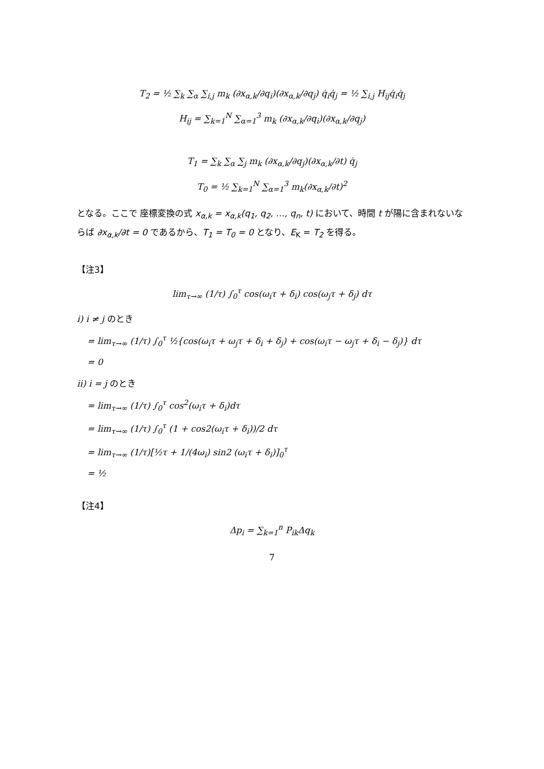T<sub>2</sub> = ½ ∑<sub>k</sub> ∑<sub>α</sub> ∑<sub>i,j</sub> m<sub>k</sub> (∂x<sub>α,k</sub>/∂q<sub>i</sub>)(∂x<sub>α,k</sub>/∂q<sub>j</sub>) q̇<sub>i</sub>q̇<sub>j</sub> = ½ ∑<sub>i,j</sub> H<sub>ij</sub>q̇<sub>i</sub>q̇<sub>j</sub>
H<sub>ij</sub> = ∑<sub>k=1</sub><sup>N</sup> ∑<sub>α=1</sub><sup>3</sup> m<sub>k</sub> (∂x<sub>α,k</sub>/∂q<sub>i</sub>)(∂x<sub>α,k</sub>/∂q<sub>j</sub>)
T<sub>1</sub> = ∑<sub>k</sub> ∑<sub>α</sub> ∑<sub>j</sub> m<sub>k</sub> (∂x<sub>α,k</sub>/∂q<sub>j</sub>)(∂x<sub>α,k</sub>/∂t) q̇<sub>j</sub>
T<sub>0</sub> = ½ ∑<sub>k=1</sub><sup>N</sup> ∑<sub>α=1</sub><sup>3</sup> m<sub>k</sub>(∂x<sub>α,k</sub>/∂t)<sup>2</sup>
となる。ここで 座標変換の式 x<sub>α,k</sub> = x<sub>α,k</sub>(q<sub>1</sub>, q<sub>2</sub>, …, q<sub>n</sub>, t) において、時間 t が陽に含まれないならば ∂x<sub>α,k</sub>/∂t = 0 であるから、T<sub>1</sub> = T<sub>0</sub> = 0 となり、E<sub>K</sub> = T<sub>2</sub> を得る。
【注3】
lim<sub>τ→∞</sub> (1/τ) ∫<sub>0</sub><sup>τ</sup> cos(ω<sub>i</sub>τ + δ<sub>i</sub>) cos(ω<sub>j</sub>τ + δ<sub>j</sub>) dτ
i) i ≠ j のとき
= lim<sub>τ→∞</sub> (1/τ) ∫<sub>0</sub><sup>τ</sup> ½{cos(ω<sub>i</sub>τ + ω<sub>j</sub>τ + δ<sub>i</sub> + δ<sub>j</sub>) + cos(ω<sub>i</sub>τ − ω<sub>j</sub>τ + δ<sub>i</sub> − δ<sub>j</sub>)} dτ
= 0
ii) i = j のとき
= lim<sub>τ→∞</sub> (1/τ) ∫<sub>0</sub><sup>τ</sup> cos<sup>2</sup>(ω<sub>i</sub>τ + δ<sub>i</sub>)dτ
= lim<sub>τ→∞</sub> (1/τ) ∫<sub>0</sub><sup>τ</sup> (1 + cos2(ω<sub>i</sub>τ + δ<sub>i</sub>))/2 dτ
= lim<sub>τ→∞</sub> (1/τ)[½τ + 1/(4ω<sub>i</sub>) sin2 (ω<sub>i</sub>τ + δ<sub>i</sub>)]<sub>0</sub><sup>τ</sup>
= ½
【注4】
Δp<sub>i</sub> = ∑<sub>k=1</sub><sup>n</sup> P<sub>ik</sub>Δq<sub>k</sub>
7